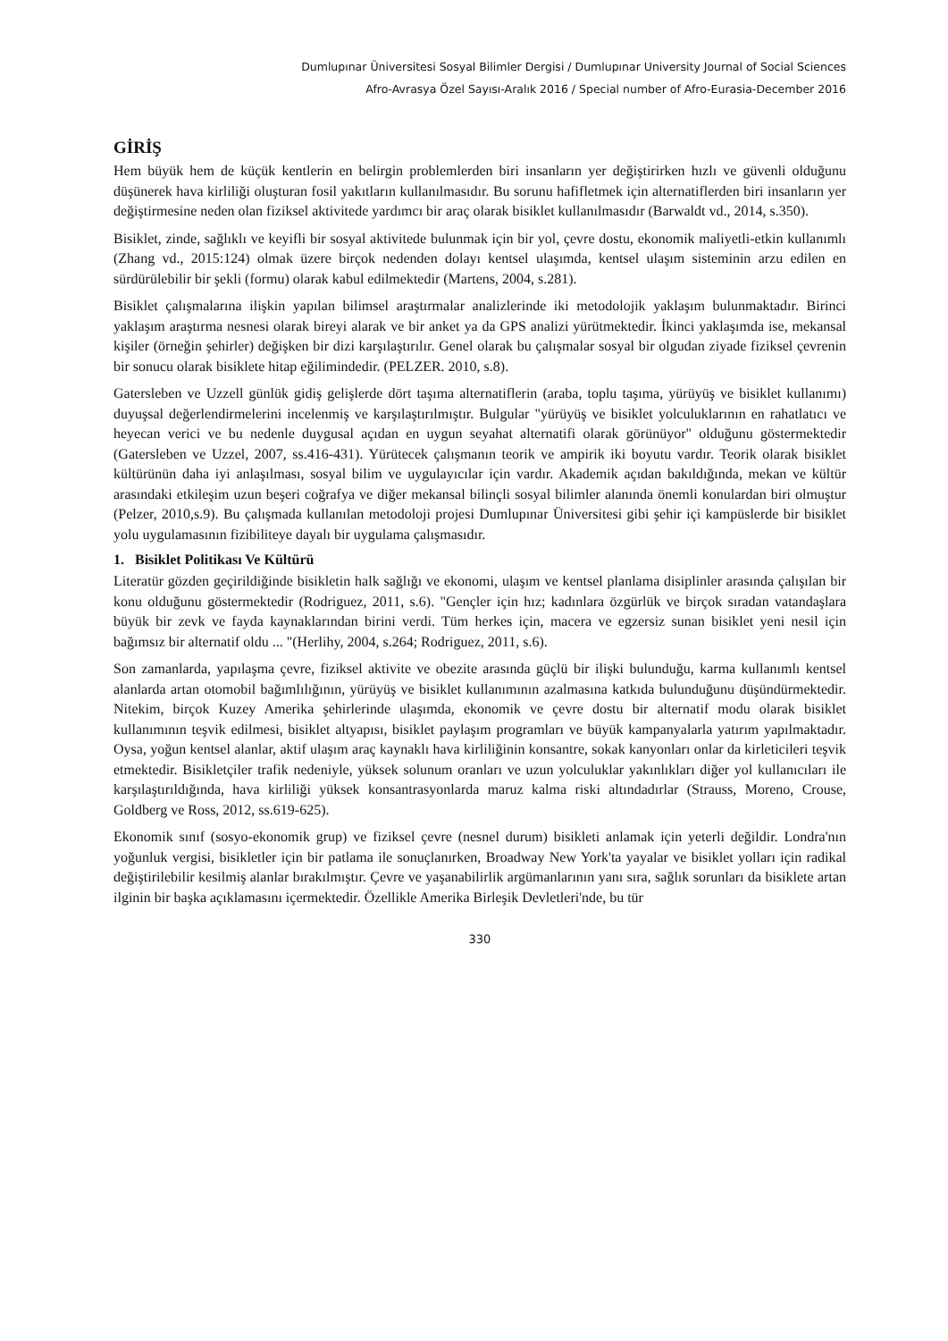Dumlupınar Üniversitesi Sosyal Bilimler Dergisi / Dumlupınar University Journal of Social Sciences
Afro-Avrasya Özel Sayısı-Aralık 2016 / Special number of Afro-Eurasia-December 2016
GİRİŞ
Hem büyük hem de küçük kentlerin en belirgin problemlerden biri insanların yer değiştirirken hızlı ve güvenli olduğunu düşünerek hava kirliliği oluşturan fosil yakıtların kullanılmasıdır. Bu sorunu hafifletmek için alternatiflerden biri insanların yer değiştirmesine neden olan fiziksel aktivitede yardımcı bir araç olarak bisiklet kullanılmasıdır (Barwaldt vd., 2014, s.350).
Bisiklet, zinde, sağlıklı ve keyifli bir sosyal aktivitede bulunmak için bir yol, çevre dostu, ekonomik maliyetli-etkin kullanımlı (Zhang vd., 2015:124) olmak üzere birçok nedenden dolayı kentsel ulaşımda, kentsel ulaşım sisteminin arzu edilen en sürdürülebilir bir şekli (formu) olarak kabul edilmektedir (Martens, 2004, s.281).
Bisiklet çalışmalarına ilişkin yapılan bilimsel araştırmalar analizlerinde iki metodolojik yaklaşım bulunmaktadır. Birinci yaklaşım araştırma nesnesi olarak bireyi alarak ve bir anket ya da GPS analizi yürütmektedir. İkinci yaklaşımda ise, mekansal kişiler (örneğin şehirler) değişken bir dizi karşılaştırılır. Genel olarak bu çalışmalar sosyal bir olgudan ziyade fiziksel çevrenin bir sonucu olarak bisiklete hitap eğilimindedir. (PELZER. 2010, s.8).
Gatersleben ve Uzzell günlük gidiş gelişlerde dört taşıma alternatiflerin (araba, toplu taşıma, yürüyüş ve bisiklet kullanımı) duyuşsal değerlendirmelerini incelenmiş ve karşılaştırılmıştır. Bulgular "yürüyüş ve bisiklet yolculuklarının en rahatlatıcı ve heyecan verici ve bu nedenle duygusal açıdan en uygun seyahat alternatifi olarak görünüyor" olduğunu göstermektedir (Gatersleben ve Uzzel, 2007, ss.416-431). Yürütecek çalışmanın teorik ve ampirik iki boyutu vardır. Teorik olarak bisiklet kültürünün daha iyi anlaşılması, sosyal bilim ve uygulayıcılar için vardır. Akademik açıdan bakıldığında, mekan ve kültür arasındaki etkileşim uzun beşeri coğrafya ve diğer mekansal bilinçli sosyal bilimler alanında önemli konulardan biri olmuştur (Pelzer, 2010,s.9). Bu çalışmada kullanılan metodoloji projesi Dumlupınar Üniversitesi gibi şehir içi kampüslerde bir bisiklet yolu uygulamasının fizibiliteye dayalı bir uygulama çalışmasıdır.
1. Bisiklet Politikası Ve Kültürü
Literatür gözden geçirildiğinde bisikletin halk sağlığı ve ekonomi, ulaşım ve kentsel planlama disiplinler arasında çalışılan bir konu olduğunu göstermektedir (Rodriguez, 2011, s.6). "Gençler için hız; kadınlara özgürlük ve birçok sıradan vatandaşlara büyük bir zevk ve fayda kaynaklarından birini verdi. Tüm herkes için, macera ve egzersiz sunan bisiklet yeni nesil için bağımsız bir alternatif oldu ... "(Herlihy, 2004, s.264; Rodriguez, 2011, s.6).
Son zamanlarda, yapılaşma çevre, fiziksel aktivite ve obezite arasında güçlü bir ilişki bulunduğu, karma kullanımlı kentsel alanlarda artan otomobil bağımlılığının, yürüyüş ve bisiklet kullanımının azalmasına katkıda bulunduğunu düşündürmektedir. Nitekim, birçok Kuzey Amerika şehirlerinde ulaşımda, ekonomik ve çevre dostu bir alternatif modu olarak bisiklet kullanımının teşvik edilmesi, bisiklet altyapısı, bisiklet paylaşım programları ve büyük kampanyalarla yatırım yapılmaktadır. Oysa, yoğun kentsel alanlar, aktif ulaşım araç kaynaklı hava kirliliğinin konsantre, sokak kanyonları onlar da kirleticileri teşvik etmektedir. Bisikletçiler trafik nedeniyle, yüksek solunum oranları ve uzun yolculuklar yakınlıkları diğer yol kullanıcıları ile karşılaştırıldığında, hava kirliliği yüksek konsantrasyonlarda maruz kalma riski altındadırlar (Strauss, Moreno, Crouse, Goldberg ve Ross, 2012, ss.619-625).
Ekonomik sınıf (sosyo-ekonomik grup) ve fiziksel çevre (nesnel durum) bisikleti anlamak için yeterli değildir. Londra'nın yoğunluk vergisi, bisikletler için bir patlama ile sonuçlanırken, Broadway New York'ta yayalar ve bisiklet yolları için radikal değiştirilebilir kesilmiş alanlar bırakılmıştır. Çevre ve yaşanabilirlik argümanlarının yanı sıra, sağlık sorunları da bisiklete artan ilginin bir başka açıklamasını içermektedir. Özellikle Amerika Birleşik Devletleri'nde, bu tür
330